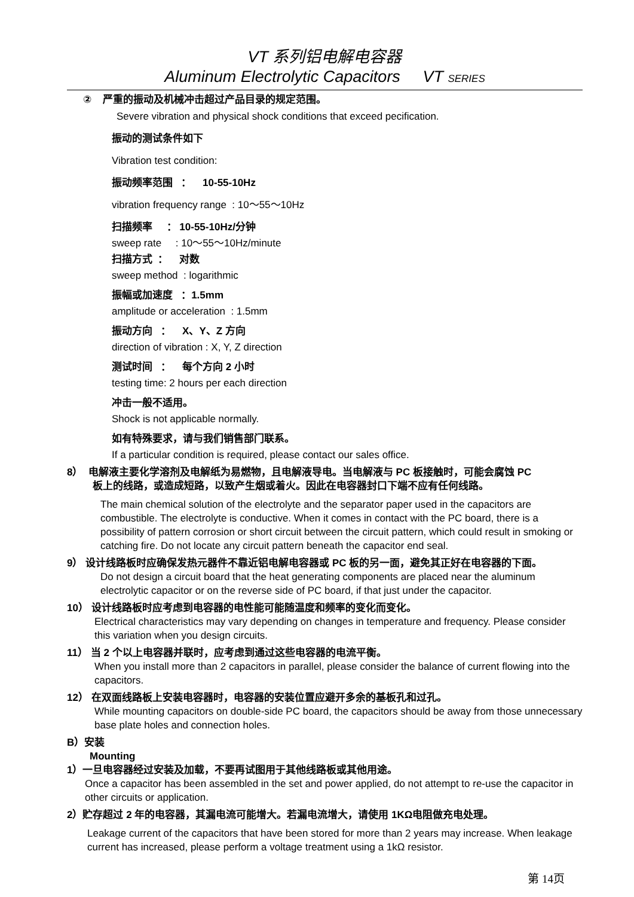VT 系列铝电解电容器
Aluminum Electrolytic Capacitors VT SERIES
② 严重的振动及机械冲击超过产品目录的规定范围。
Severe vibration and physical shock conditions that exceed pecification.
振动的测试条件如下
Vibration test condition:
振动频率范围 ： 10-55-10Hz
vibration frequency range : 10～55～10Hz
扫描频率 ： 10-55-10Hz/分钟
sweep rate : 10～55～10Hz/minute
扫描方式 ： 对数
sweep method : logarithmic
振幅或加速度 ：1.5mm
amplitude or acceleration : 1.5mm
振动方向 ： X、Y、Z 方向
direction of vibration : X, Y, Z direction
测试时间 ： 每个方向 2 小时
testing time: 2 hours per each direction
冲击一般不适用。
Shock is not applicable normally.
如有特殊要求，请与我们销售部门联系。
If a particular condition is required, please contact our sales office.
8） 电解液主要化学溶剂及电解纸为易燃物，且电解液导电。当电解液与 PC 板接触时，可能会腐蚀 PC
板上的线路，或造成短路，以致产生烟或着火。因此在电容器封口下端不应有任何线路。
The main chemical solution of the electrolyte and the separator paper used in the capacitors are combustible. The electrolyte is conductive. When it comes in contact with the PC board, there is a possibility of pattern corrosion or short circuit between the circuit pattern, which could result in smoking or catching fire. Do not locate any circuit pattern beneath the capacitor end seal.
9） 设计线路板时应确保发热元器件不靠近铝电解电容器或 PC 板的另一面，避免其正好在电容器的下面。
Do not design a circuit board that the heat generating components are placed near the aluminum electrolytic capacitor or on the reverse side of PC board, if that just under the capacitor.
10） 设计线路板时应考虑到电容器的电性能可能随温度和频率的变化而变化。
Electrical characteristics may vary depending on changes in temperature and frequency. Please consider this variation when you design circuits.
11） 当 2 个以上电容器并联时，应考虑到通过这些电容器的电流平衡。
When you install more than 2 capacitors in parallel, please consider the balance of current flowing into the capacitors.
12） 在双面线路板上安装电容器时，电容器的安装位置应避开多余的基板孔和过孔。
While mounting capacitors on double-side PC board, the capacitors should be away from those unnecessary base plate holes and connection holes.
B）安装
Mounting
1）一旦电容器经过安装及加载，不要再试图用于其他线路板或其他用途。
Once a capacitor has been assembled in the set and power applied, do not attempt to re-use the capacitor in other circuits or application.
2）贮存超过 2 年的电容器，其漏电流可能增大。若漏电流增大，请使用 1KΩ电阻做充电处理。
Leakage current of the capacitors that have been stored for more than 2 years may increase. When leakage current has increased, please perform a voltage treatment using a 1kΩ resistor.
第 14页